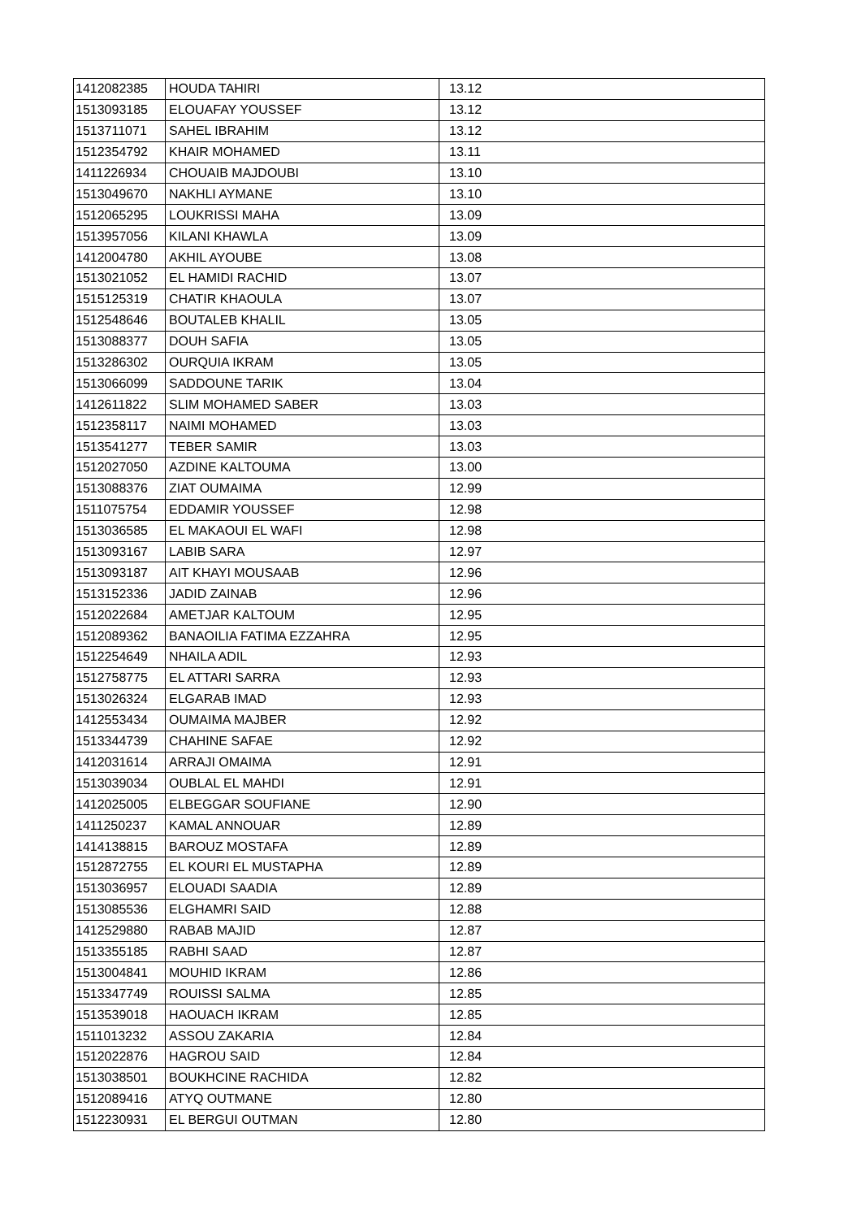| 1412082385 | HOUDA TAHIRI | 13.12 |
| 1513093185 | ELOUAFAY YOUSSEF | 13.12 |
| 1513711071 | SAHEL IBRAHIM | 13.12 |
| 1512354792 | KHAIR MOHAMED | 13.11 |
| 1411226934 | CHOUAIB MAJDOUBI | 13.10 |
| 1513049670 | NAKHLI AYMANE | 13.10 |
| 1512065295 | LOUKRISSI MAHA | 13.09 |
| 1513957056 | KILANI KHAWLA | 13.09 |
| 1412004780 | AKHIL AYOUBE | 13.08 |
| 1513021052 | EL HAMIDI RACHID | 13.07 |
| 1515125319 | CHATIR KHAOULA | 13.07 |
| 1512548646 | BOUTALEB KHALIL | 13.05 |
| 1513088377 | DOUH SAFIA | 13.05 |
| 1513286302 | OURQUIA IKRAM | 13.05 |
| 1513066099 | SADDOUNE TARIK | 13.04 |
| 1412611822 | SLIM MOHAMED SABER | 13.03 |
| 1512358117 | NAIMI MOHAMED | 13.03 |
| 1513541277 | TEBER SAMIR | 13.03 |
| 1512027050 | AZDINE KALTOUMA | 13.00 |
| 1513088376 | ZIAT OUMAIMA | 12.99 |
| 1511075754 | EDDAMIR YOUSSEF | 12.98 |
| 1513036585 | EL MAKAOUI EL WAFI | 12.98 |
| 1513093167 | LABIB SARA | 12.97 |
| 1513093187 | AIT KHAYI MOUSAAB | 12.96 |
| 1513152336 | JADID ZAINAB | 12.96 |
| 1512022684 | AMETJAR KALTOUM | 12.95 |
| 1512089362 | BANAOILIA FATIMA EZZAHRA | 12.95 |
| 1512254649 | NHAILA ADIL | 12.93 |
| 1512758775 | EL ATTARI SARRA | 12.93 |
| 1513026324 | ELGARAB IMAD | 12.93 |
| 1412553434 | OUMAIMA MAJBER | 12.92 |
| 1513344739 | CHAHINE SAFAE | 12.92 |
| 1412031614 | ARRAJI OMAIMA | 12.91 |
| 1513039034 | OUBLAL EL MAHDI | 12.91 |
| 1412025005 | ELBEGGAR SOUFIANE | 12.90 |
| 1411250237 | KAMAL ANNOUAR | 12.89 |
| 1414138815 | BAROUZ MOSTAFA | 12.89 |
| 1512872755 | EL KOURI EL MUSTAPHA | 12.89 |
| 1513036957 | ELOUADI SAADIA | 12.89 |
| 1513085536 | ELGHAMRI SAID | 12.88 |
| 1412529880 | RABAB MAJID | 12.87 |
| 1513355185 | RABHI SAAD | 12.87 |
| 1513004841 | MOUHID IKRAM | 12.86 |
| 1513347749 | ROUISSI SALMA | 12.85 |
| 1513539018 | HAOUACH IKRAM | 12.85 |
| 1511013232 | ASSOU ZAKARIA | 12.84 |
| 1512022876 | HAGROU SAID | 12.84 |
| 1513038501 | BOUKHCINE RACHIDA | 12.82 |
| 1512089416 | ATYQ OUTMANE | 12.80 |
| 1512230931 | EL BERGUI OUTMAN | 12.80 |